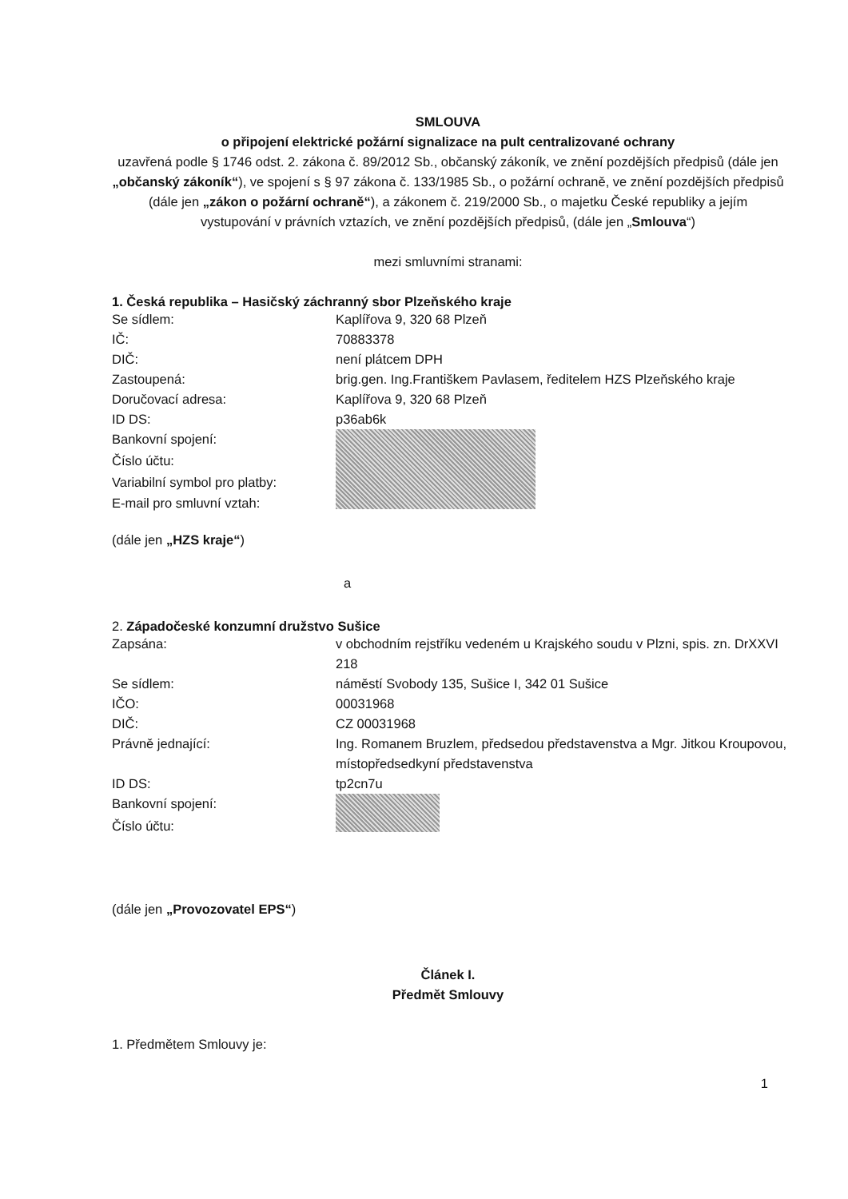SMLOUVA
o připojení elektrické požární signalizace na pult centralizované ochrany
uzavřená podle § 1746 odst. 2. zákona č. 89/2012 Sb., občanský zákoník, ve znění pozdějších předpisů (dále jen „občanský zákoník“), ve spojení s § 97 zákona č. 133/1985 Sb., o požární ochraně, ve znění pozdějších předpisů (dále jen „zákon o požární ochraně“), a zákonem č. 219/2000 Sb., o majetku České republiky a jejím vystupování v právních vztazích, ve znění pozdějších předpisů, (dále jen „Smlouva“)
mezi smluvními stranami:
1. Česká republika – Hasičský záchranný sbor Plzeňského kraje
| Se sídlem: | Kaplířova 9, 320 68 Plzeň |
| IČ: | 70883378 |
| DIČ: | není plátcem DPH |
| Zastoupená: | brig.gen. Ing.Františkem Pavlasem, ředitelem HZS Plzeňského kraje |
| Doručovací adresa: | Kaplířova 9, 320 68 Plzeň |
| ID DS: | p36ab6k |
| Bankovní spojení: | |
| Číslo účtu: | |
| Variabilní symbol pro platby: | |
| E-mail pro smluvní vztah: | |
(dále jen „HZS kraje“)
a
2. Západočeské konzumní družstvo Sušice
| Zapsána: | v obchodním rejstříku vedeném u Krajského soudu v Plzni, spis. zn. DrXXVI 218 |
| Se sídlem: | náměstí Svobody 135, Sušice I, 342 01 Sušice |
| IČO: | 00031968 |
| DIČ: | CZ 00031968 |
| Právně jednající: | Ing. Romanem Bruzlem, předsedou představenstva a Mgr. Jitkou Kroupovou, místopředsedkyní představenstva |
| ID DS: | tp2cn7u |
| Bankovní spojení: | |
| Číslo účtu: | |
(dále jen „Provozovatel EPS“)
Článek I.
Předmět Smlouvy
1. Předmětem Smlouvy je:
1